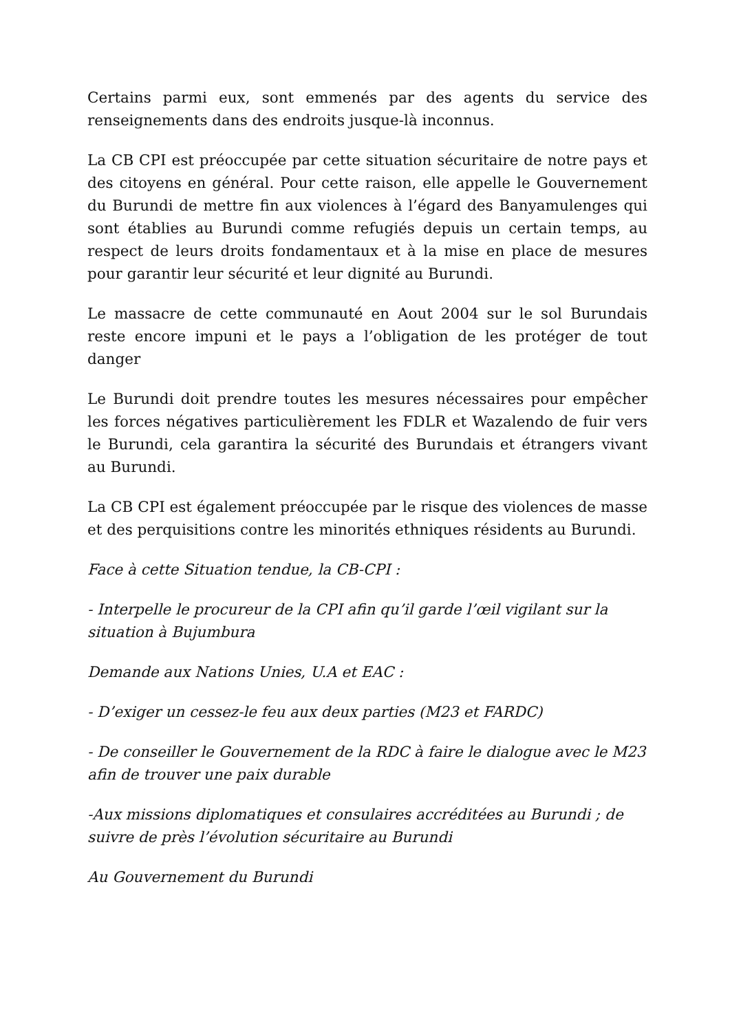Certains parmi eux, sont emmenés par des agents du service des renseignements dans des endroits jusque-là inconnus.
La CB CPI est préoccupée par cette situation sécuritaire de notre pays et des citoyens en général. Pour cette raison, elle appelle le Gouvernement du Burundi de mettre fin aux violences à l’égard des Banyamulenges qui sont établies au Burundi comme refugiés depuis un certain temps, au respect de leurs droits fondamentaux et à la mise en place de mesures pour garantir leur sécurité et leur dignité au Burundi.
Le massacre de cette communauté en Aout 2004 sur le sol Burundais reste encore impuni et le pays a l’obligation de les protéger de tout danger
Le Burundi doit prendre toutes les mesures nécessaires pour empêcher les forces négatives particulièrement les FDLR et Wazalendo de fuir vers le Burundi, cela garantira la sécurité des Burundais et étrangers vivant au Burundi.
La CB CPI est également préoccupée par le risque des violences de masse et des perquisitions contre les minorités ethniques résidents au Burundi.
Face à cette Situation tendue, la CB-CPI :
- Interpelle le procureur de la CPI afin qu’il garde l’œil vigilant sur la situation à Bujumbura
Demande aux Nations Unies, U.A et EAC :
- D’exiger un cessez-le feu aux deux parties (M23 et FARDC)
- De conseiller le Gouvernement de la RDC à faire le dialogue avec le M23 afin de trouver une paix durable
-Aux missions diplomatiques et consulaires accréditées au Burundi ; de suivre de près l’évolution sécuritaire au Burundi
Au Gouvernement du Burundi